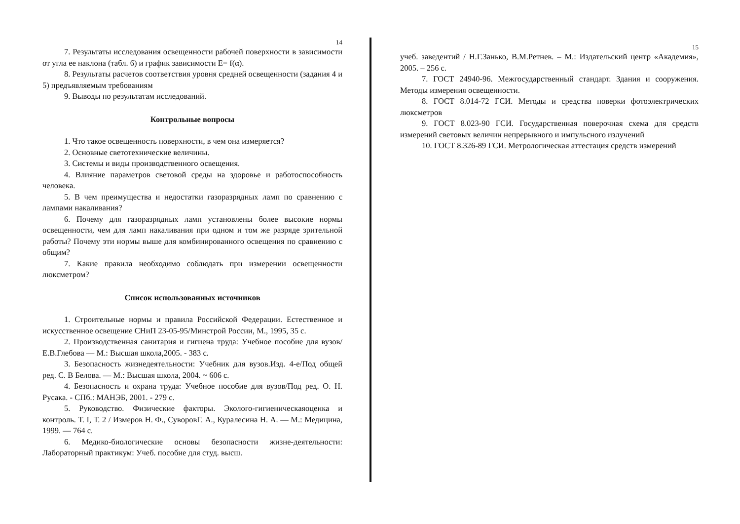14
7. Результаты исследования освещенности рабочей поверхности в зависимости от угла ее наклона (табл. 6) и график зависимости E= f(α).
8. Результаты расчетов соответствия уровня средней освещенности (задания 4 и 5) предъявляемым требованиям
9. Выводы по результатам исследований.
Контрольные вопросы
1. Что такое освещенность поверхности, в чем она измеряется?
2. Основные светотехнические величины.
3. Системы и виды производственного освещения.
4. Влияние параметров световой среды на здоровье и работоспособность человека.
5. В чем преимущества и недостатки газоразрядных ламп по сравнению с лампами накаливания?
6. Почему для газоразрядных ламп установлены более высокие нормы освещенности, чем для ламп накаливания при одном и том же разряде зрительной работы? Почему эти нормы выше для комбинированного освещения по сравнению с общим?
7. Какие правила необходимо соблюдать при измерении освещенности люксметром?
Список использованных источников
1. Строительные нормы и правила Российской Федерации. Естественное и искусственное освещение СНиП 23-05-95/Минстрой России, М., 1995, 35 с.
2. Производственная санитария и гигиена труда: Учебное пособие для вузов/ Е.В.Глебова — М.: Высшая школа,2005. - 383 с.
3. Безопасность жизнедеятельности: Учебник для вузов.Изд. 4-е/Под общей ред. С. В Белова. — М.: Высшая школа, 2004. ~ 606 с.
4. Безопасность и охрана труда: Учебное пособие для вузов/Под ред. О. Н. Русака. - СПб.: МАНЭБ, 2001. - 279 с.
5. Руководство. Физические факторы. Эколого-гигиеническаяоценка и контроль. Т. I, Т. 2 / Измеров Н. Ф., СуворовГ. А., Куралесина Н. А. — М.: Медицина, 1999. — 764 с.
6. Медико-биологические основы безопасности жизне-деятельности: Лабораторный практикум: Учеб. пособие для студ. высш.
15
учеб. заведентий / Н.Г.Занько, В.М.Ретнев. – М.: Издательский центр «Академия», 2005. – 256 с.
7. ГОСТ 24940-96. Межгосударственный стандарт. Здания и сооружения. Методы измерения освещенности.
8. ГОСТ 8.014-72 ГСИ. Методы и средства поверки фотоэлектрических люксметров
9. ГОСТ 8.023-90 ГСИ. Государственная поверочная схема для средств измерений световых величин непрерывного и импульсного излучений
10. ГОСТ 8.326-89 ГСИ. Метрологическая аттестация средств измерений